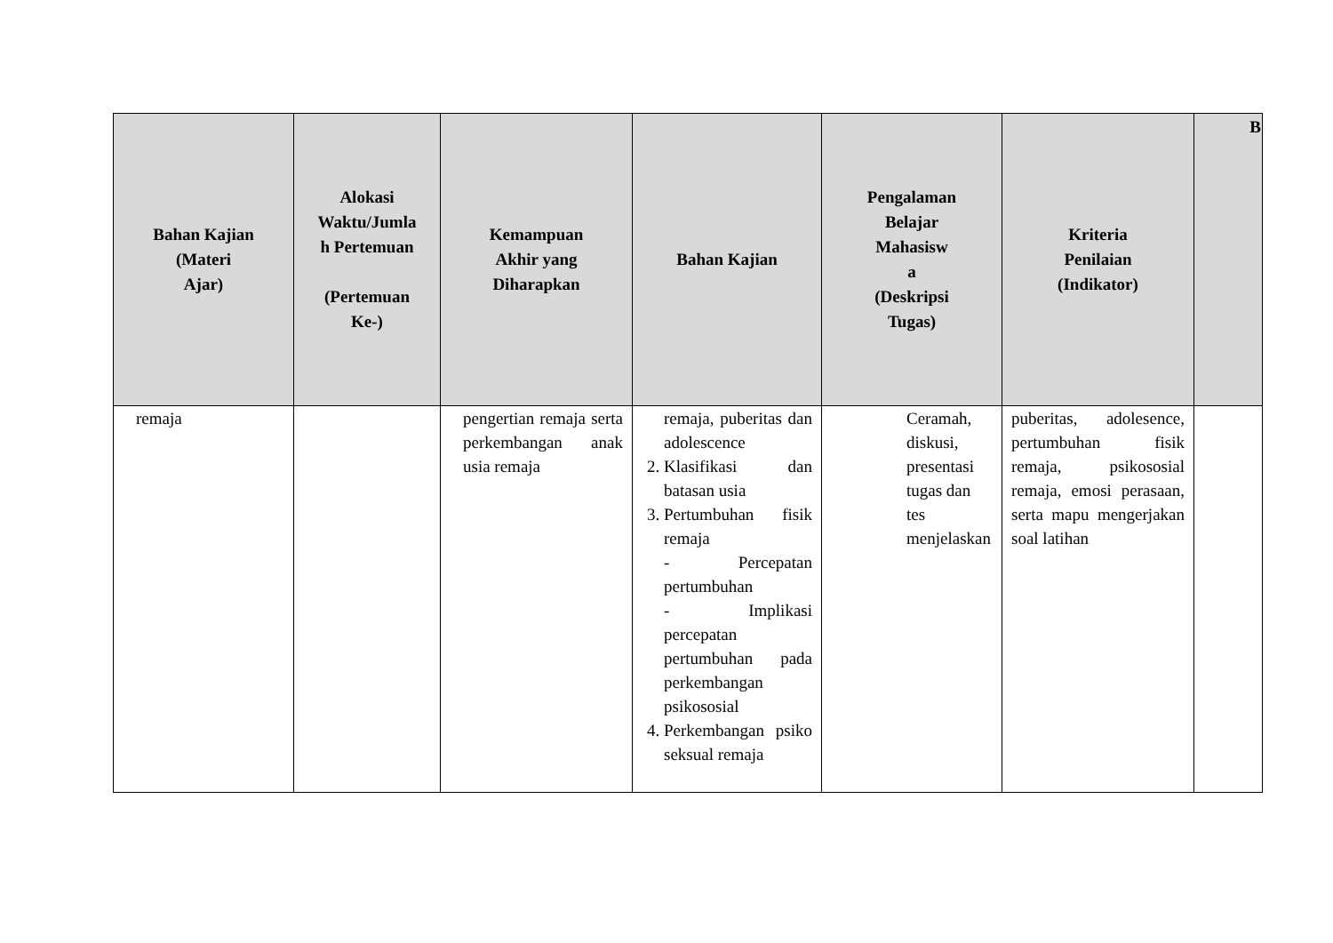| Bahan Kajian (Materi Ajar) | Alokasi Waktu/Jumla h Pertemuan (Pertemuan Ke-) | Kemampuan Akhir yang Diharapkan | Bahan Kajian | Pengalaman Belajar Mahasisw a (Deskripsi Tugas) | Kriteria Penilaian (Indikator) | B |
| --- | --- | --- | --- | --- | --- | --- |
| remaja | | pengertian remaja serta perkembangan anak usia remaja | remaja, puberitas dan adolescence 2. Klasifikasi dan batasan usia 3. Pertumbuhan fisik remaja - Percepatan pertumbuhan - Implikasi percepatan pertumbuhan pada perkembangan psikososial 4. Perkembangan psiko seksual remaja | Ceramah, diskusi, presentasi tugas dan tes menjelaskan | puberitas, adolesence, pertumbuhan fisik remaja, psikososial remaja, emosi perasaan, serta mapu mengerjakan soal latihan | |